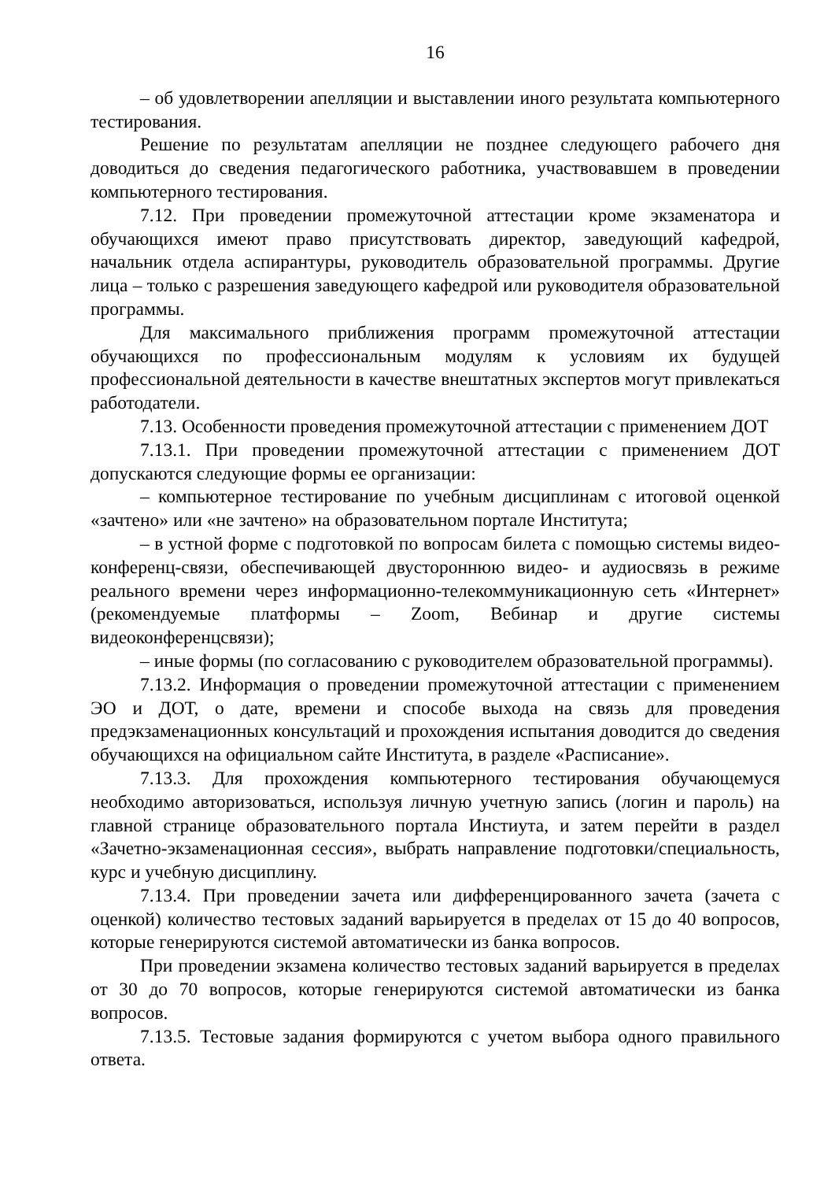16
– об удовлетворении апелляции и выставлении иного результата компьютерного тестирования.
Решение по результатам апелляции не позднее следующего рабочего дня доводиться до сведения педагогического работника, участвовавшем в проведении компьютерного тестирования.
7.12. При проведении промежуточной аттестации кроме экзаменатора и обучающихся имеют право присутствовать директор, заведующий кафедрой, начальник отдела аспирантуры, руководитель образовательной программы. Другие лица – только с разрешения заведующего кафедрой или руководителя образовательной программы.
Для максимального приближения программ промежуточной аттестации обучающихся по профессиональным модулям к условиям их будущей профессиональной деятельности в качестве внештатных экспертов могут привлекаться работодатели.
7.13. Особенности проведения промежуточной аттестации с применением ДОТ
7.13.1. При проведении промежуточной аттестации с применением ДОТ допускаются следующие формы ее организации:
– компьютерное тестирование по учебным дисциплинам с итоговой оценкой «зачтено» или «не зачтено» на образовательном портале Института;
– в устной форме с подготовкой по вопросам билета с помощью системы видео-конференц-связи, обеспечивающей двустороннюю видео- и аудиосвязь в режиме реального времени через информационно-телекоммуникационную сеть «Интернет» (рекомендуемые платформы – Zoom, Вебинар и другие системы видеоконференцсвязи);
– иные формы (по согласованию с руководителем образовательной программы).
7.13.2. Информация о проведении промежуточной аттестации с применением ЭО и ДОТ, о дате, времени и способе выхода на связь для проведения предэкзаменационных консультаций и прохождения испытания доводится до сведения обучающихся на официальном сайте Института, в разделе «Расписание».
7.13.3. Для прохождения компьютерного тестирования обучающемуся необходимо авторизоваться, используя личную учетную запись (логин и пароль) на главной странице образовательного портала Инстиута, и затем перейти в раздел «Зачетно-экзаменационная сессия», выбрать направление подготовки/специальность, курс и учебную дисциплину.
7.13.4. При проведении зачета или дифференцированного зачета (зачета с оценкой) количество тестовых заданий варьируется в пределах от 15 до 40 вопросов, которые генерируются системой автоматически из банка вопросов.
При проведении экзамена количество тестовых заданий варьируется в пределах от 30 до 70 вопросов, которые генерируются системой автоматически из банка вопросов.
7.13.5. Тестовые задания формируются с учетом выбора одного правильного ответа.